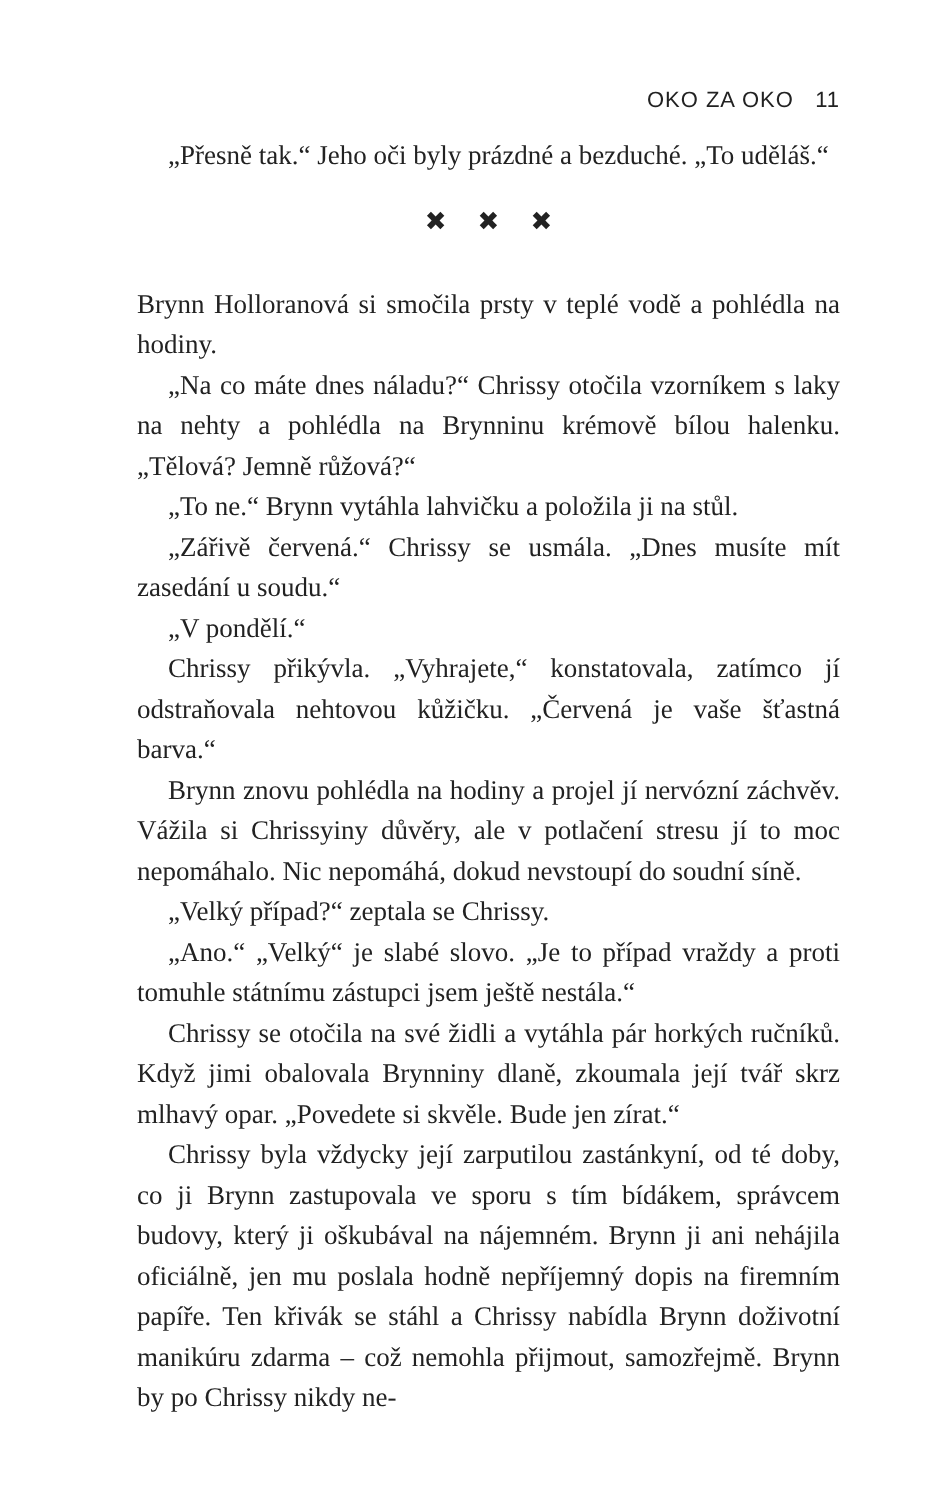OKO ZA OKO 11
„Přesně tak.“ Jeho oči byly prázdné a bezduché. „To uděláš.“
✖ ✖ ✖
Brynn Holloranová si smočila prsty v teplé vodě a pohlédla na hodiny.
„Na co máte dnes náladu?“ Chrissy otočila vzorníkem s laky na nehty a pohlédla na Brynninu krémově bílou halenku. „Tělová? Jemně růžová?“
„To ne.“ Brynn vytáhla lahvičku a položila ji na stůl.
„Zářivě červená.“ Chrissy se usmála. „Dnes musíte mít zasedání u soudu.“
„V pondělí.“
Chrissy přikývla. „Vyhrajete,“ konstatovala, zatímco jí odstraňovala nehtovou kůžičku. „Červená je vaše šťastná barva.“
Brynn znovu pohlédla na hodiny a projel jí nervózní záchvěv. Vážila si Chrissyiny důvěry, ale v potlačení stresu jí to moc nepomáhalo. Nic nepomáhá, dokud nevstoupí do soudní síně.
„Velký případ?“ zeptala se Chrissy.
„Ano.“ „Velký“ je slabé slovo. „Je to případ vraždy a proti tomuhle státnímu zástupci jsem ještě nestála.“
Chrissy se otočila na své židli a vytáhla pár horkých ručníků. Když jimi obalovala Brynniny dlaně, zkoumala její tvář skrz mlhavý opar. „Povedete si skvěle. Bude jen zírat.“
Chrissy byla vždycky její zarputilou zastánkyní, od té doby, co ji Brynn zastupovala ve sporu s tím bídákem, správcem budovy, který ji oškubával na nájemném. Brynn ji ani nehájila oficiálně, jen mu poslala hodně nepříjemný dopis na firemním papíře. Ten křivák se stáhl a Chrissy nabídla Brynn doživotní manikúru zdarma – což nemohla přijmout, samozřejmě. Brynn by po Chrissy nikdy ne-